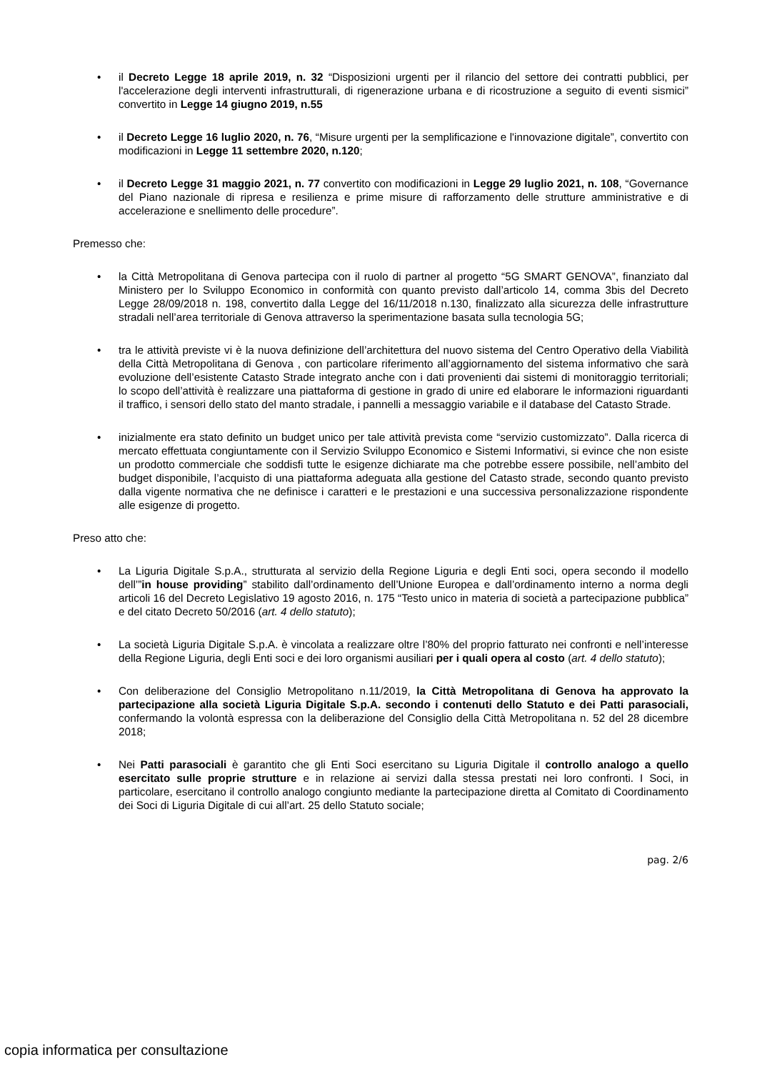• il Decreto Legge 18 aprile 2019, n. 32 “Disposizioni urgenti per il rilancio del settore dei contratti pubblici, per l'accelerazione degli interventi infrastrutturali, di rigenerazione urbana e di ricostruzione a seguito di eventi sismici” convertito in Legge 14 giugno 2019, n.55
• il Decreto Legge 16 luglio 2020, n. 76, “Misure urgenti per la semplificazione e l'innovazione digitale”, convertito con modificazioni in Legge 11 settembre 2020, n.120;
• il Decreto Legge 31 maggio 2021, n. 77 convertito con modificazioni in Legge 29 luglio 2021, n. 108, “Governance del Piano nazionale di ripresa e resilienza e prime misure di rafforzamento delle strutture amministrative e di accelerazione e snellimento delle procedure”.
Premesso che:
• la Città Metropolitana di Genova partecipa con il ruolo di partner al progetto “5G SMART GENOVA”, finanziato dal Ministero per lo Sviluppo Economico in conformità con quanto previsto dall’articolo 14, comma 3bis del Decreto Legge 28/09/2018 n. 198, convertito dalla Legge del 16/11/2018 n.130, finalizzato alla sicurezza delle infrastrutture stradali nell’area territoriale di Genova attraverso la sperimentazione basata sulla tecnologia 5G;
• tra le attività previste vi è la nuova definizione dell’architettura del nuovo sistema del Centro Operativo della Viabilità della Città Metropolitana di Genova , con particolare riferimento all’aggiornamento del sistema informativo che sarà evoluzione dell’esistente Catasto Strade integrato anche con i dati provenienti dai sistemi di monitoraggio territoriali; lo scopo dell’attività è realizzare una piattaforma di gestione in grado di unire ed elaborare le informazioni riguardanti il traffico, i sensori dello stato del manto stradale, i pannelli a messaggio variabile e il database del Catasto Strade.
• inizialmente era stato definito un budget unico per tale attività prevista come “servizio customizzato”. Dalla ricerca di mercato effettuata congiuntamente con il Servizio Sviluppo Economico e Sistemi Informativi, si evince che non esiste un prodotto commerciale che soddisfi tutte le esigenze dichiarate ma che potrebbe essere possibile, nell’ambito del budget disponibile, l’acquisto di una piattaforma adeguata alla gestione del Catasto strade, secondo quanto previsto dalla vigente normativa che ne definisce i caratteri e le prestazioni e una successiva personalizzazione rispondente alle esigenze di progetto.
Preso atto che:
• La Liguria Digitale S.p.A., strutturata al servizio della Regione Liguria e degli Enti soci, opera secondo il modello dell’”in house providing” stabilito dall’ordinamento dell’Unione Europea e dall’ordinamento interno a norma degli articoli 16 del Decreto Legislativo 19 agosto 2016, n. 175 “Testo unico in materia di società a partecipazione pubblica” e del citato Decreto 50/2016 (art. 4 dello statuto);
• La società Liguria Digitale S.p.A. è vincolata a realizzare oltre l’80% del proprio fatturato nei confronti e nell’interesse della Regione Liguria, degli Enti soci e dei loro organismi ausiliari per i quali opera al costo (art. 4 dello statuto);
• Con deliberazione del Consiglio Metropolitano n.11/2019, la Città Metropolitana di Genova ha approvato la partecipazione alla società Liguria Digitale S.p.A. secondo i contenuti dello Statuto e dei Patti parasociali, confermando la volontà espressa con la deliberazione del Consiglio della Città Metropolitana n. 52 del 28 dicembre 2018;
• Nei Patti parasociali è garantito che gli Enti Soci esercitano su Liguria Digitale il controllo analogo a quello esercitato sulle proprie strutture e in relazione ai servizi dalla stessa prestati nei loro confronti. I Soci, in particolare, esercitano il controllo analogo congiunto mediante la partecipazione diretta al Comitato di Coordinamento dei Soci di Liguria Digitale di cui all’art. 25 dello Statuto sociale;
pag. 2/6
copia informatica per consultazione